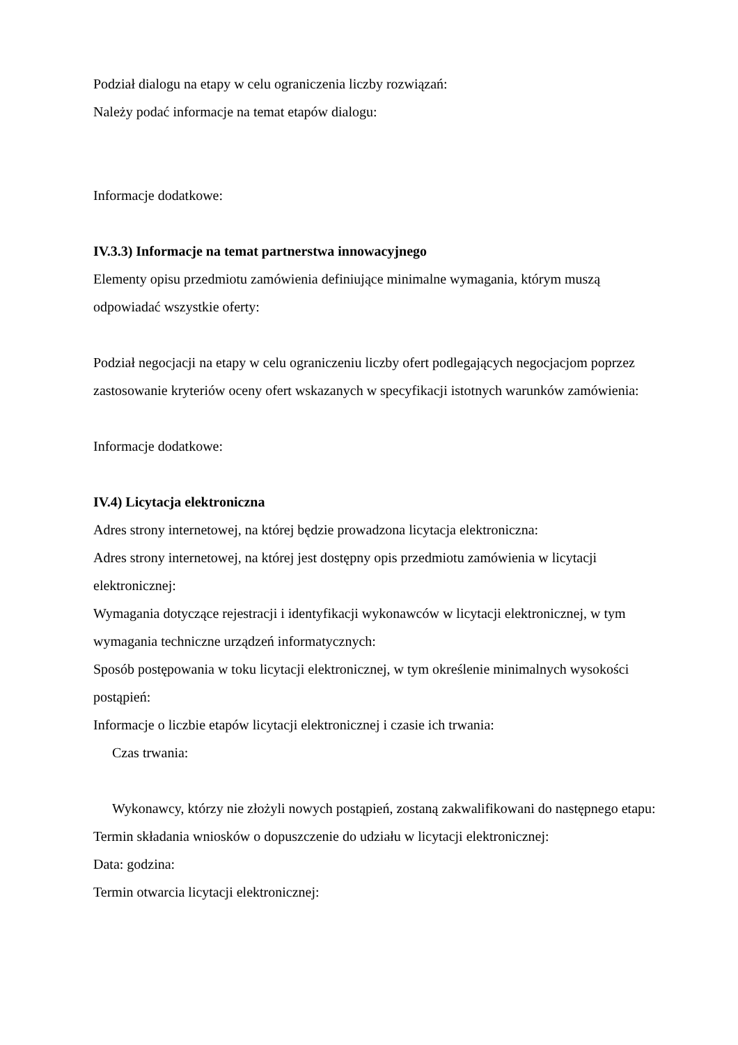Podział dialogu na etapy w celu ograniczenia liczby rozwiązań:
Należy podać informacje na temat etapów dialogu:
Informacje dodatkowe:
IV.3.3) Informacje na temat partnerstwa innowacyjnego
Elementy opisu przedmiotu zamówienia definiujące minimalne wymagania, którym muszą odpowiadać wszystkie oferty:
Podział negocjacji na etapy w celu ograniczeniu liczby ofert podlegających negocjacjom poprzez zastosowanie kryteriów oceny ofert wskazanych w specyfikacji istotnych warunków zamówienia:
Informacje dodatkowe:
IV.4) Licytacja elektroniczna
Adres strony internetowej, na której będzie prowadzona licytacja elektroniczna:
Adres strony internetowej, na której jest dostępny opis przedmiotu zamówienia w licytacji elektronicznej:
Wymagania dotyczące rejestracji i identyfikacji wykonawców w licytacji elektronicznej, w tym wymagania techniczne urządzeń informatycznych:
Sposób postępowania w toku licytacji elektronicznej, w tym określenie minimalnych wysokości postąpień:
Informacje o liczbie etapów licytacji elektronicznej i czasie ich trwania:
Czas trwania:
Wykonawcy, którzy nie złożyli nowych postąpień, zostaną zakwalifikowani do następnego etapu:
Termin składania wniosków o dopuszczenie do udziału w licytacji elektronicznej:
Data: godzina:
Termin otwarcia licytacji elektronicznej: